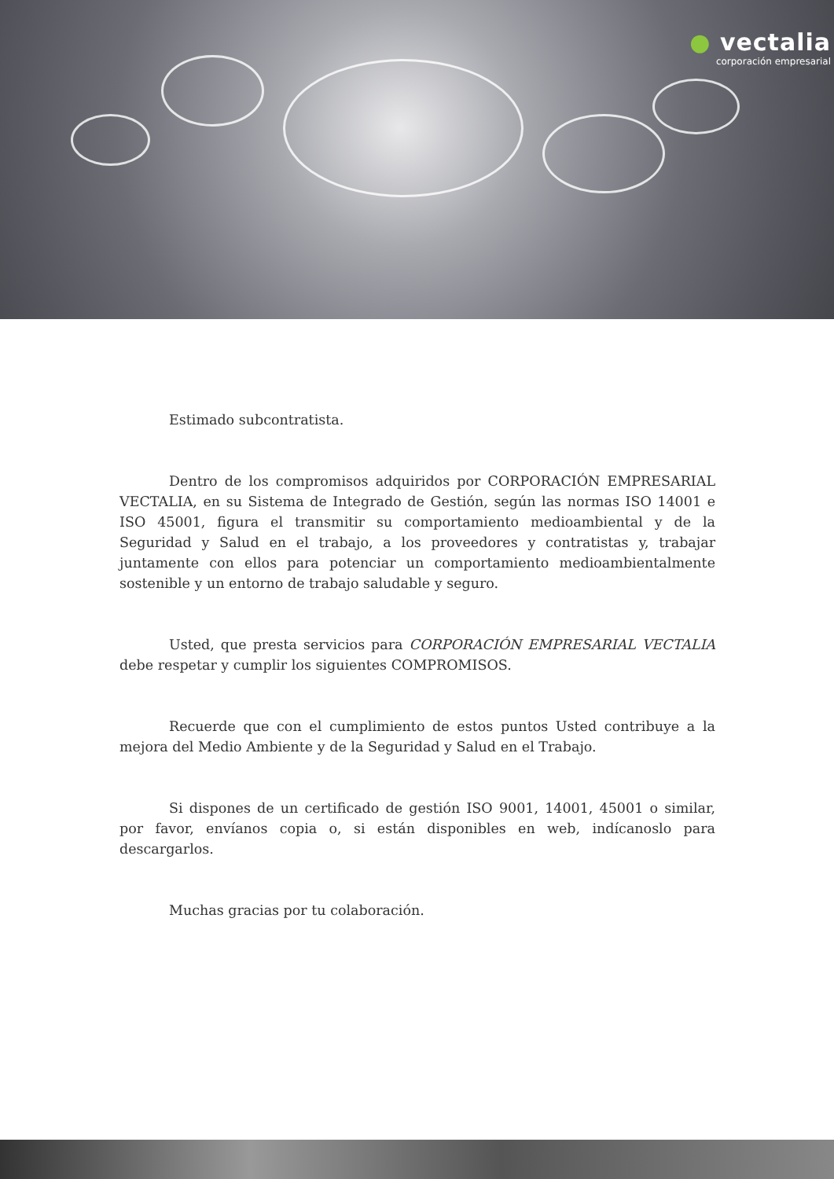● vectalia
corporación empresarial
Estimado subcontratista.
Dentro de los compromisos adquiridos por CORPORACIÓN EMPRESARIAL VECTALIA, en su Sistema de Integrado de Gestión, según las normas ISO 14001 e ISO 45001, figura el transmitir su comportamiento medioambiental y de la Seguridad y Salud en el trabajo, a los proveedores y contratistas y, trabajar juntamente con ellos para potenciar un comportamiento medioambientalmente sostenible y un entorno de trabajo saludable y seguro.
Usted, que presta servicios para CORPORACIÓN EMPRESARIAL VECTALIA debe respetar y cumplir los siguientes COMPROMISOS.
Recuerde que con el cumplimiento de estos puntos Usted contribuye a la mejora del Medio Ambiente y de la Seguridad y Salud en el Trabajo.
Si dispones de un certificado de gestión ISO 9001, 14001, 45001 o similar, por favor, envíanos copia o, si están disponibles en web, indícanoslo para descargarlos.
Muchas gracias por tu colaboración.